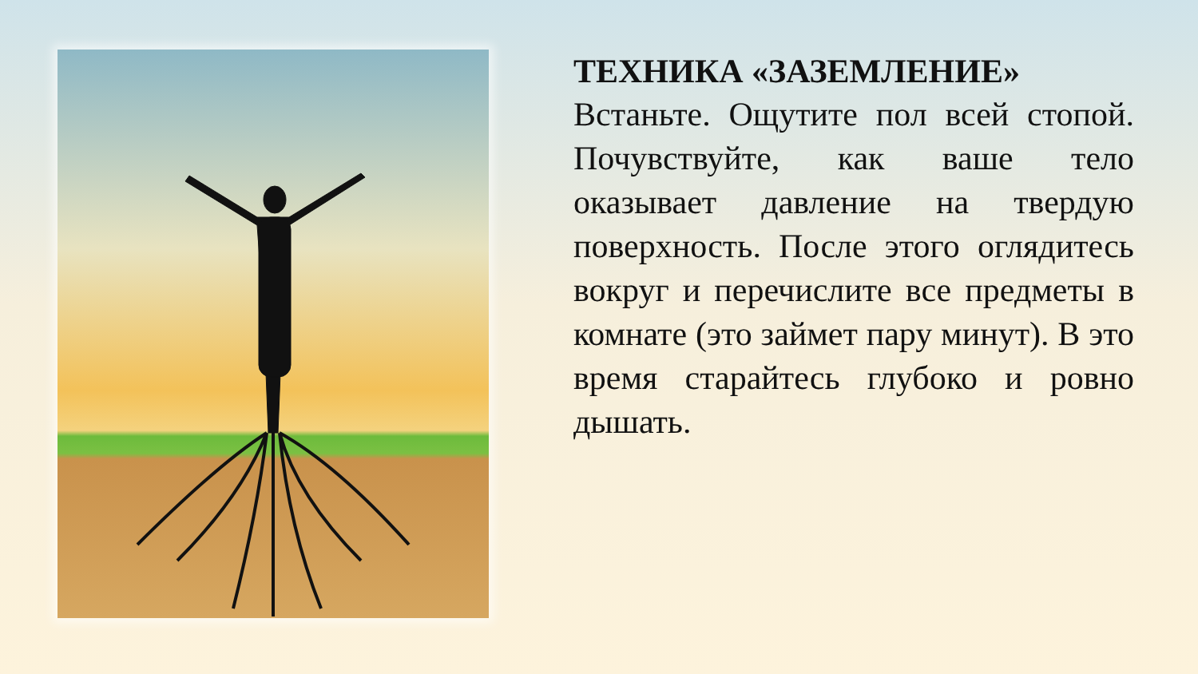ТЕХНИКА «ЗАЗЕМЛЕНИЕ»
Встаньте. Ощутите пол всей стопой. Почувствуйте, как ваше тело оказывает давление на твердую поверхность. После этого оглядитесь вокруг и перечислите все предметы в комнате (это займет пару минут). В это время старайтесь глубоко и ровно дышать.